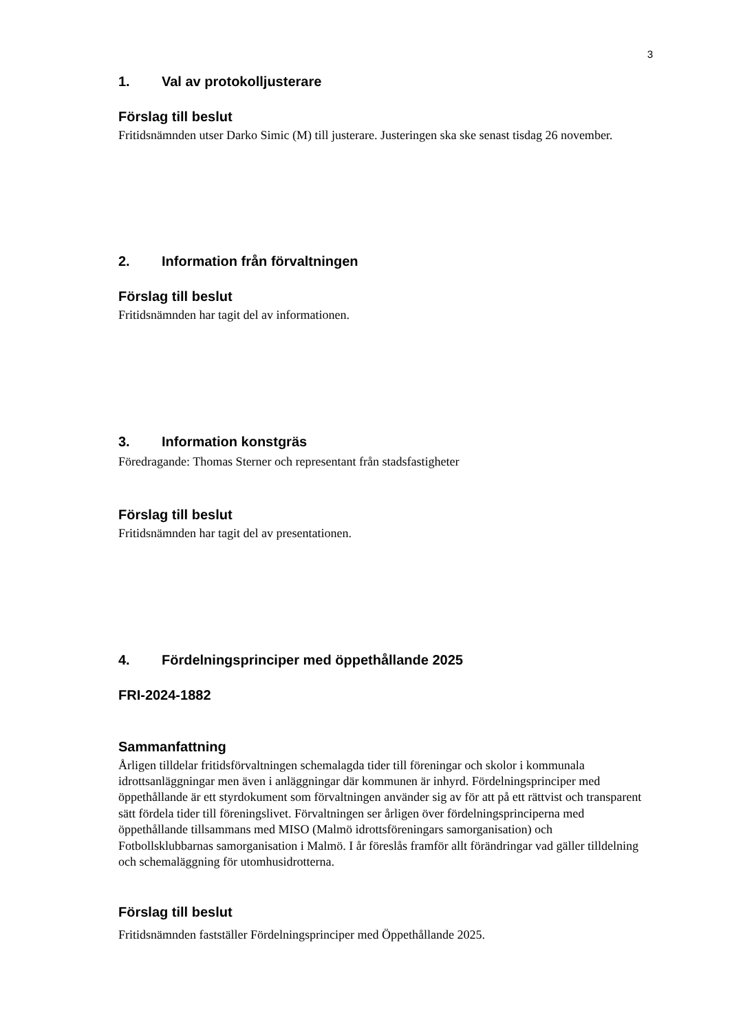3
1. Val av protokolljusterare
Förslag till beslut
Fritidsnämnden utser Darko Simic (M) till justerare. Justeringen ska ske senast tisdag 26 november.
2. Information från förvaltningen
Förslag till beslut
Fritidsnämnden har tagit del av informationen.
3. Information konstgräs
Föredragande: Thomas Sterner och representant från stadsfastigheter
Förslag till beslut
Fritidsnämnden har tagit del av presentationen.
4. Fördelningsprinciper med öppethållande 2025
FRI-2024-1882
Sammanfattning
Årligen tilldelar fritidsförvaltningen schemalagda tider till föreningar och skolor i kommunala idrottsanläggningar men även i anläggningar där kommunen är inhyrd. Fördelningsprinciper med öppethållande är ett styrdokument som förvaltningen använder sig av för att på ett rättvist och transparent sätt fördela tider till föreningslivet. Förvaltningen ser årligen över fördelningsprinciperna med öppethållande tillsammans med MISO (Malmö idrottsföreningars samorganisation) och Fotbollsklubbarnas samorganisation i Malmö. I år föreslås framför allt förändringar vad gäller tilldelning och schemaläggning för utomhusidrotterna.
Förslag till beslut
Fritidsnämnden fastställer Fördelningsprinciper med Öppethållande 2025.